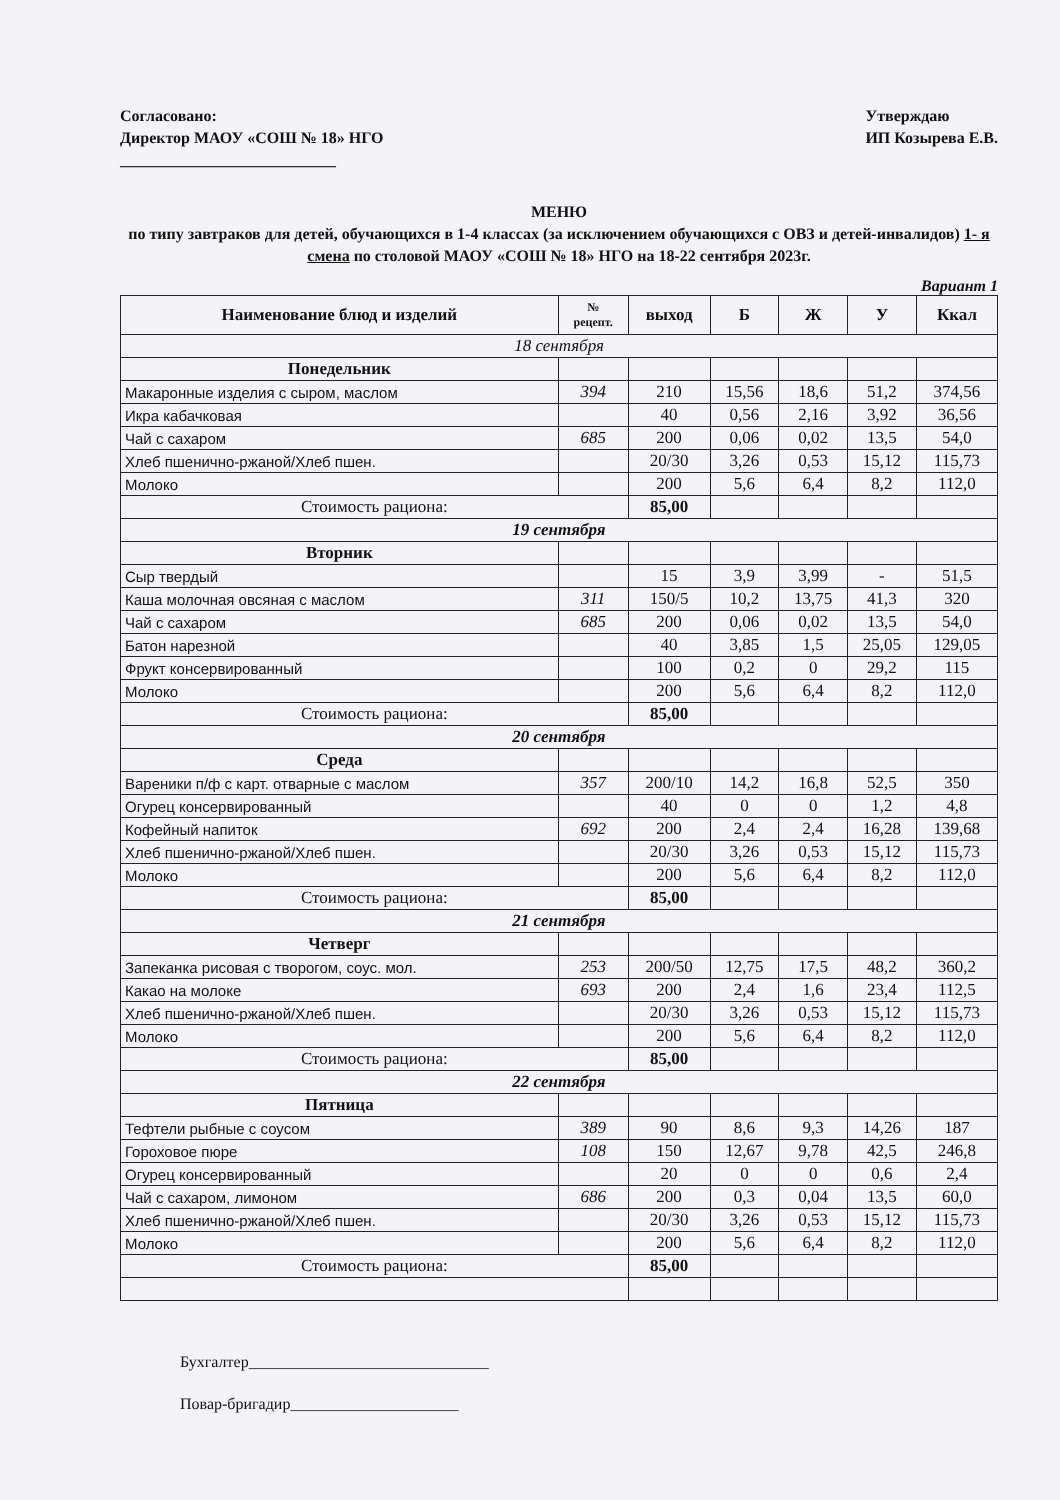Согласовано:
Директор МАОУ «СОШ № 18» НГО
___________________________
Утверждаю
ИП Козырева Е.В.
МЕНЮ
по типу завтраков для детей, обучающихся в 1-4 классах (за исключением обучающихся с ОВЗ и детей-инвалидов) 1- я смена по столовой МАОУ «СОШ № 18» НГО на 18-22 сентября 2023г.
Вариант 1
| Наименование блюд и изделий | № рецепт. | выход | Б | Ж | У | Ккал |
| --- | --- | --- | --- | --- | --- | --- |
| 18 сентября | | | | | | |
| Понедельник | | | | | | |
| Макаронные изделия с сыром, маслом | 394 | 210 | 15,56 | 18,6 | 51,2 | 374,56 |
| Икра кабачковая | | 40 | 0,56 | 2,16 | 3,92 | 36,56 |
| Чай с сахаром | 685 | 200 | 0,06 | 0,02 | 13,5 | 54,0 |
| Хлеб пшенично-ржаной/Хлеб пшен. | | 20/30 | 3,26 | 0,53 | 15,12 | 115,73 |
| Молоко | | 200 | 5,6 | 6,4 | 8,2 | 112,0 |
| Стоимость рациона: | | 85,00 | | | | |
| 19 сентября | | | | | | |
| Вторник | | | | | | |
| Сыр твердый | | 15 | 3,9 | 3,99 | - | 51,5 |
| Каша молочная овсяная с маслом | 311 | 150/5 | 10,2 | 13,75 | 41,3 | 320 |
| Чай с сахаром | 685 | 200 | 0,06 | 0,02 | 13,5 | 54,0 |
| Батон нарезной | | 40 | 3,85 | 1,5 | 25,05 | 129,05 |
| Фрукт консервированный | | 100 | 0,2 | 0 | 29,2 | 115 |
| Молоко | | 200 | 5,6 | 6,4 | 8,2 | 112,0 |
| Стоимость рациона: | | 85,00 | | | | |
| 20 сентября | | | | | | |
| Среда | | | | | | |
| Вареники п/ф с карт. отварные с маслом | 357 | 200/10 | 14,2 | 16,8 | 52,5 | 350 |
| Огурец консервированный | | 40 | 0 | 0 | 1,2 | 4,8 |
| Кофейный напиток | 692 | 200 | 2,4 | 2,4 | 16,28 | 139,68 |
| Хлеб пшенично-ржаной/Хлеб пшен. | | 20/30 | 3,26 | 0,53 | 15,12 | 115,73 |
| Молоко | | 200 | 5,6 | 6,4 | 8,2 | 112,0 |
| Стоимость рациона: | | 85,00 | | | | |
| 21 сентября | | | | | | |
| Четверг | | | | | | |
| Запеканка рисовая с творогом, соус. мол. | 253 | 200/50 | 12,75 | 17,5 | 48,2 | 360,2 |
| Какао на молоке | 693 | 200 | 2,4 | 1,6 | 23,4 | 112,5 |
| Хлеб пшенично-ржаной/Хлеб пшен. | | 20/30 | 3,26 | 0,53 | 15,12 | 115,73 |
| Молоко | | 200 | 5,6 | 6,4 | 8,2 | 112,0 |
| Стоимость рациона: | | 85,00 | | | | |
| 22 сентября | | | | | | |
| Пятница | | | | | | |
| Тефтели рыбные с соусом | 389 | 90 | 8,6 | 9,3 | 14,26 | 187 |
| Гороховое пюре | 108 | 150 | 12,67 | 9,78 | 42,5 | 246,8 |
| Огурец консервированный | | 20 | 0 | 0 | 0,6 | 2,4 |
| Чай с сахаром, лимоном | 686 | 200 | 0,3 | 0,04 | 13,5 | 60,0 |
| Хлеб пшенично-ржаной/Хлеб пшен. | | 20/30 | 3,26 | 0,53 | 15,12 | 115,73 |
| Молоко | | 200 | 5,6 | 6,4 | 8,2 | 112,0 |
| Стоимость рациона: | | 85,00 | | | | |
Бухгалтер______________________________
Повар-бригадир_____________________